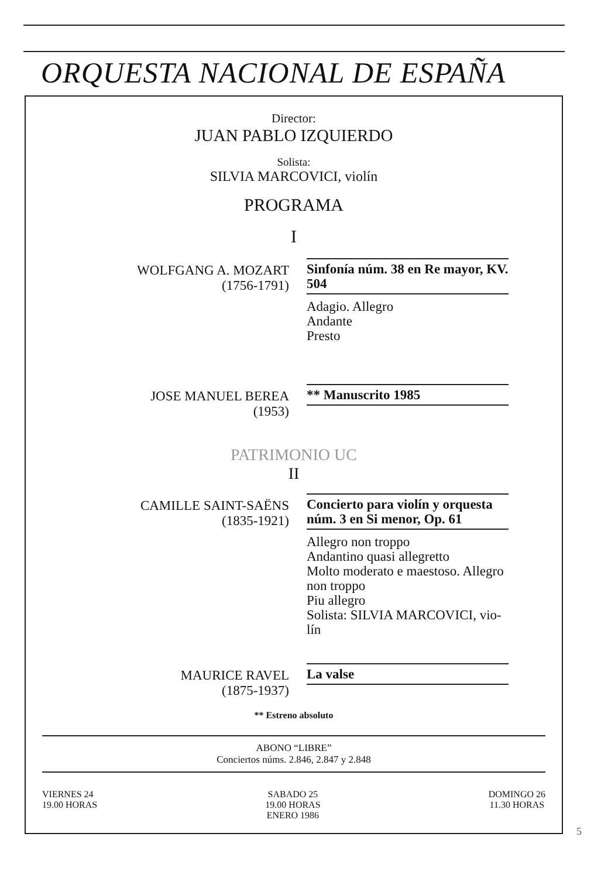ORQUESTA NACIONAL DE ESPAÑA
Director:
JUAN PABLO IZQUIERDO
Solista:
SILVIA MARCOVICI, violín
PROGRAMA
I
WOLFGANG A. MOZART
(1756-1791)
Sinfonía núm. 38 en Re mayor, KV. 504
Adagio. Allegro
Andante
Presto
JOSE MANUEL BEREA
(1953)
** Manuscrito 1985
PATRIMONIO UC
II
CAMILLE SAINT-SAËNS
(1835-1921)
Concierto para violín y orquesta núm. 3 en Si menor, Op. 61
Allegro non troppo
Andantino quasi allegretto
Molto moderato e maestoso. Allegro non troppo
Piu allegro
Solista: SILVIA MARCOVICI, vio-lín
MAURICE RAVEL
(1875-1937)
La valse
** Estreno absoluto
ABONO “LIBRE”
Conciertos núms. 2.846, 2.847 y 2.848
VIERNES 24
19.00 HORAS
SABADO 25
19.00 HORAS
ENERO 1986
DOMINGO 26
11.30 HORAS
5